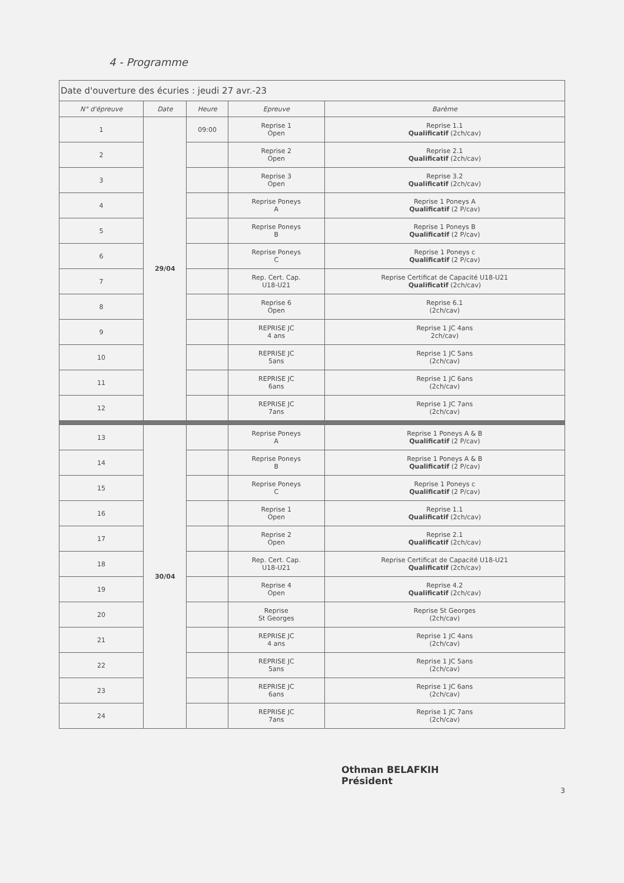4 - Programme
| Date d'ouverture des écuries : jeudi 27 avr.-23 | | | | |
| N° d'épreuve | Date | Heure | Epreuve | Barème |
| 1 | 29/04 | 09:00 | Reprise 1 Open | Reprise 1.1 Qualificatif (2ch/cav) |
| 2 | | | Reprise 2 Open | Reprise 2.1 Qualificatif (2ch/cav) |
| 3 | | | Reprise 3 Open | Reprise 3.2 Qualificatif (2ch/cav) |
| 4 | | | Reprise Poneys A | Reprise 1 Poneys A Qualificatif (2 P/cav) |
| 5 | | | Reprise Poneys B | Reprise 1 Poneys B Qualificatif (2 P/cav) |
| 6 | | | Reprise Poneys C | Reprise 1 Poneys c Qualificatif (2 P/cav) |
| 7 | | | Rep. Cert. Cap. U18-U21 | Reprise Certificat de Capacité U18-U21 Qualificatif (2ch/cav) |
| 8 | | | Reprise 6 Open | Reprise 6.1 (2ch/cav) |
| 9 | | | REPRISE JC 4 ans | Reprise 1 JC 4ans 2ch/cav) |
| 10 | | | REPRISE JC 5ans | Reprise 1 JC 5ans (2ch/cav) |
| 11 | | | REPRISE JC 6ans | Reprise 1 JC 6ans (2ch/cav) |
| 12 | | | REPRISE JC 7ans | Reprise 1 JC 7ans (2ch/cav) |
| 13 | 30/04 | | Reprise Poneys A | Reprise 1 Poneys A & B Qualificatif (2 P/cav) |
| 14 | | | Reprise Poneys B | Reprise 1 Poneys A & B Qualificatif (2 P/cav) |
| 15 | | | Reprise Poneys C | Reprise 1 Poneys c Qualificatif (2 P/cav) |
| 16 | | | Reprise 1 Open | Reprise 1.1 Qualificatif (2ch/cav) |
| 17 | | | Reprise 2 Open | Reprise 2.1 Qualificatif (2ch/cav) |
| 18 | | | Rep. Cert. Cap. U18-U21 | Reprise Certificat de Capacité U18-U21 Qualificatif (2ch/cav) |
| 19 | | | Reprise 4 Open | Reprise 4.2 Qualificatif (2ch/cav) |
| 20 | | | Reprise St Georges | Reprise St Georges (2ch/cav) |
| 21 | | | REPRISE JC 4 ans | Reprise 1 JC 4ans (2ch/cav) |
| 22 | | | REPRISE JC 5ans | Reprise 1 JC 5ans (2ch/cav) |
| 23 | | | REPRISE JC 6ans | Reprise 1 JC 6ans (2ch/cav) |
| 24 | | | REPRISE JC 7ans | Reprise 1 JC 7ans (2ch/cav) |
Othman BELAFKIH
Président
3